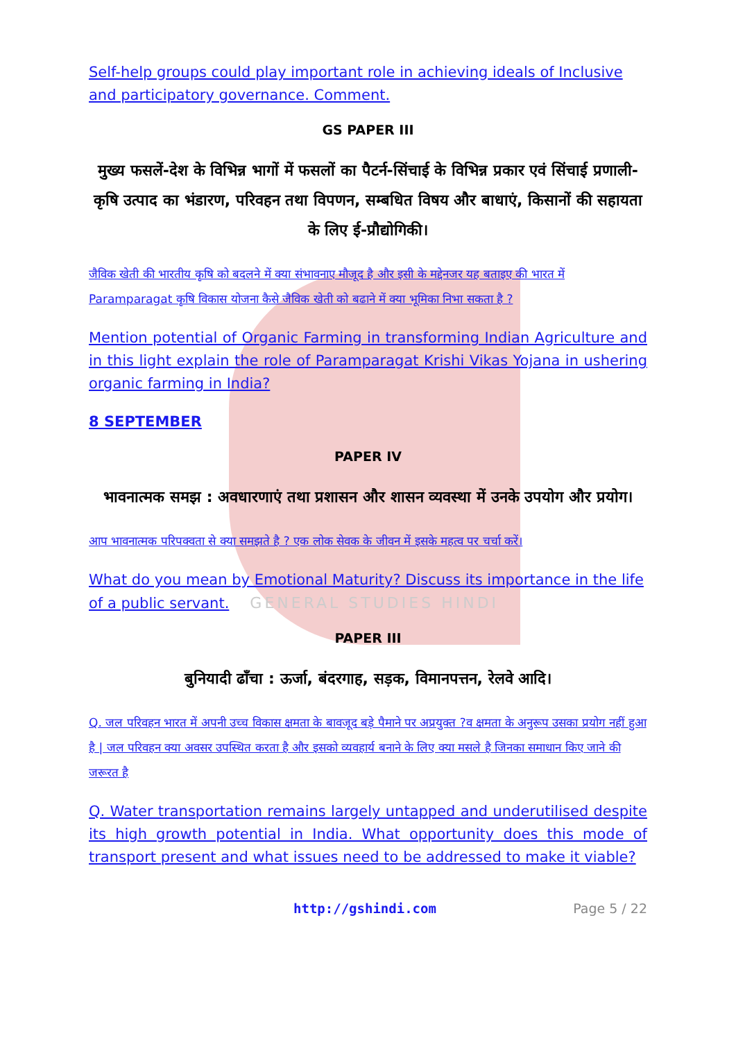Self-help groups could play important role in achieving ideals of Inclusive and participatory governance. Comment.
GS PAPER III
मुख्य फसलें-देश के विभिन्न भागों में फसलों का पैटर्न-सिंचाई के विभिन्न प्रकार एवं सिंचाई प्रणाली-कृषि उत्पाद का भंडारण, परिवहन तथा विपणन, सम्बधित विषय और बाधाएं, किसानों की सहायता के लिए ई-प्रौद्योगिकी।
जैविक खेती की भारतीय कृषि को बदलने में क्या संभावनाए मौजूद है और इसी के मद्देनजर यह बताइए की भारत में Paramparagat कृषि विकास योजना कैसे जैविक खेती को बढाने में क्या भूमिका निभा सकता है ?
Mention potential of Organic Farming in transforming Indian Agriculture and in this light explain the role of Paramparagat Krishi Vikas Yojana in ushering organic farming in India?
8 SEPTEMBER
PAPER IV
भावनात्मक समझ : अवधारणाएं तथा प्रशासन और शासन व्यवस्था में उनके उपयोग और प्रयोग।
आप भावनात्मक परिपक्वता से क्या समझते है ? एक लोक सेवक के जीवन में इसके महत्व पर चर्चा करें।
What do you mean by Emotional Maturity? Discuss its importance in the life of a public servant. GENERAL STUDIES HINDI
PAPER III
बुनियादी ढाँचा : ऊर्जा, बंदरगाह, सड़क, विमानपत्तन, रेलवे आदि।
Q. जल परिवहन भारत में अपनी उच्च विकास क्षमता के बावजूद बड़े पैमाने पर अप्रयुक्त ?व क्षमता के अनुरूप उसका प्रयोग नहीं हुआ है | जल परिवहन क्या अवसर उपस्थित करता है और इसको व्यवहार्य बनाने के लिए क्या मसले है जिनका समाधान किए जाने की जरूरत है
Q. Water transportation remains largely untapped and underutilised despite its high growth potential in India. What opportunity does this mode of transport present and what issues need to be addressed to make it viable?
http://gshindi.com Page 5 / 22